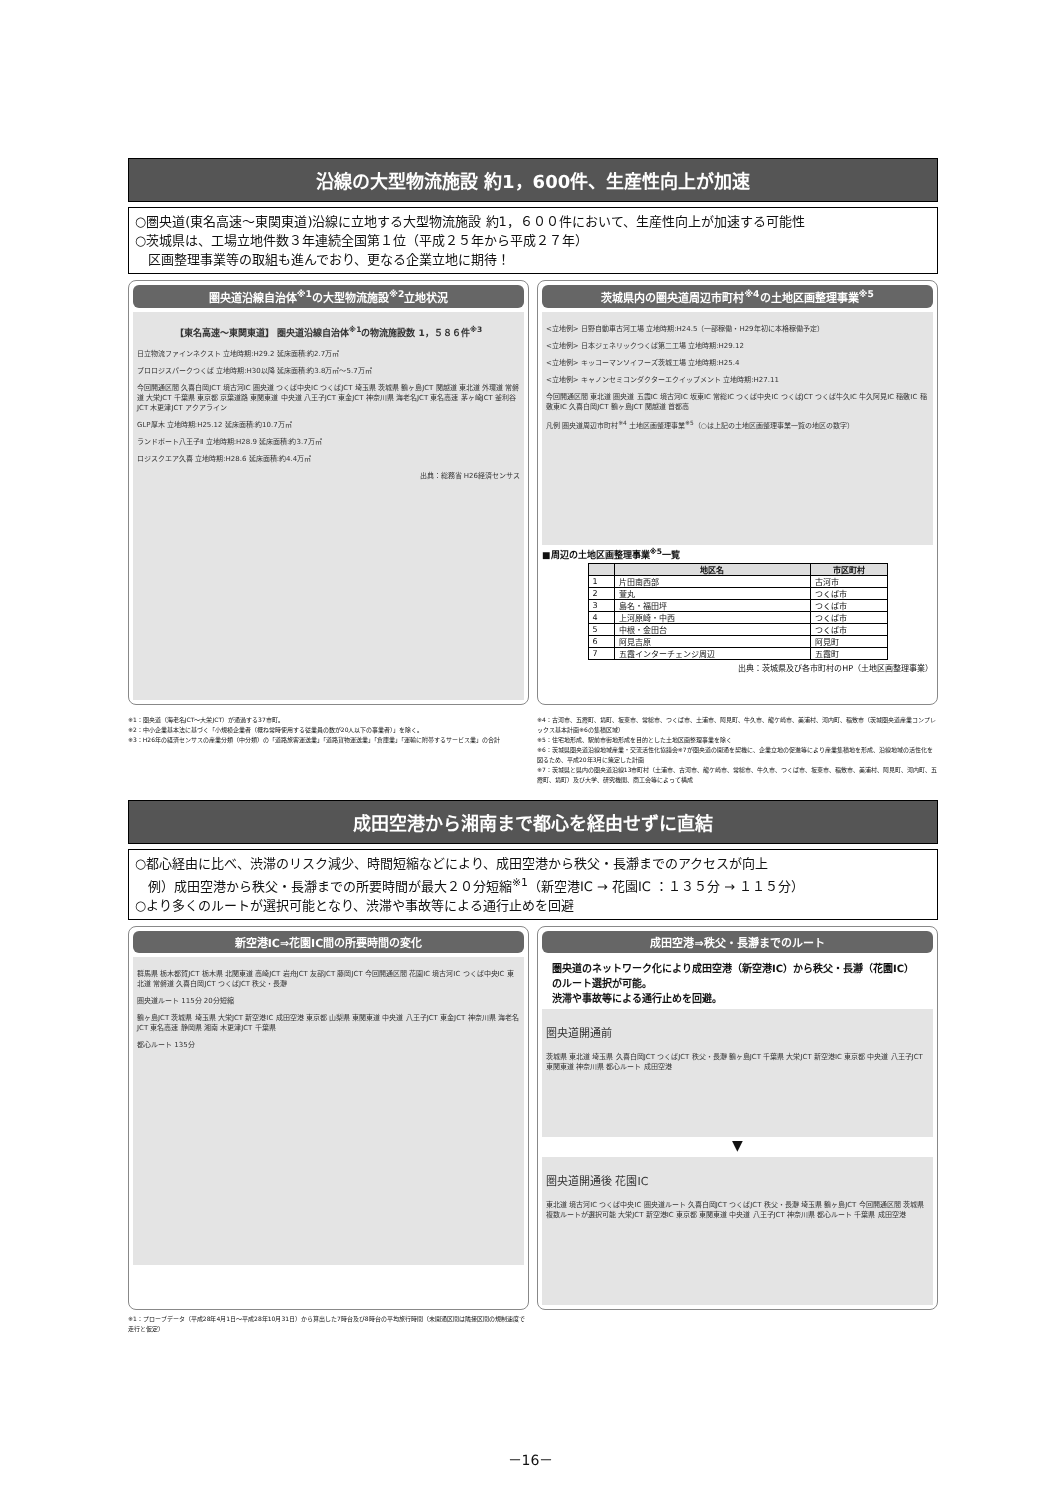沿線の大型物流施設 約1，600件、生産性向上が加速
○圏央道(東名高速～東関東道)沿線に立地する大型物流施設 約1，６００件において、生産性向上が加速する可能性
○茨城県は、工場立地件数３年連続全国第１位（平成２５年から平成２７年）
　区画整理事業等の取組も進んでおり、更なる企業立地に期待！
圏央道沿線自治体<sup>※1</sup>の大型物流施設<sup>※2</sup>立地状況
【東名高速～東関東道】 圏央道沿線自治体<sup>※1</sup>の物流施設数 1，５８６件<sup>※3</sup>
日立物流ファインネクスト 立地時期:H29.2 延床面積:約2.7万㎡
プロロジスパークつくば 立地時期:H30以降 延床面積:約3.8万㎡～5.7万㎡
今回開通区間 久喜白岡JCT 境古河IC 圏央道 つくば中央IC つくばJCT 埼玉県 茨城県 鶴ヶ島JCT 関越道 東北道 外環道 常磐道 大栄JCT 千葉県 東京都 京葉道路 東関東道 中央道 八王子JCT 東金JCT 神奈川県 海老名JCT 東名高速 茅ヶ崎JCT 釜利谷JCT 木更津JCT アクアライン
GLP厚木 立地時期:H25.12 延床面積:約10.7万㎡
ランドポート八王子Ⅱ 立地時期:H28.9 延床面積:約3.7万㎡
ロジスクエア久喜 立地時期:H28.6 延床面積:約4.4万㎡
出典：総務省 H26経済センサス
茨城県内の圏央道周辺市町村<sup>※4</sup>の土地区画整理事業<sup>※5</sup>
<立地例> 日野自動車古河工場 立地時期:H24.5（一部稼働・H29年初に本格稼働予定）
<立地例> 日本ジェネリックつくば第二工場 立地時期:H29.12
<立地例> キッコーマンソイフーズ茨城工場 立地時期:H25.4
<立地例> キャノンセミコンダクターエクイップメント 立地時期:H27.11
今回開通区間 東北道 圏央道 五霞IC 境古河IC 坂東IC 常総IC つくば中央IC つくばJCT つくば牛久IC 牛久阿見IC 稲敷IC 稲敷東IC 久喜白岡JCT 鶴ヶ島JCT 関越道 首都高
凡例 圏央道周辺市町村<sup>※4</sup> 土地区画整理事業<sup>※5</sup>（○は上記の土地区画整理事業一覧の地区の数字）
■周辺の土地区画整理事業<sup>※5</sup>一覧
| | 地区名 | 市区町村 |
| --- | --- | --- |
| 1 | 片田南西部 | 古河市 |
| 2 | 萱丸 | つくば市 |
| 3 | 島名・福田坪 | つくば市 |
| 4 | 上河原崎・中西 | つくば市 |
| 5 | 中根・金田台 | つくば市 |
| 6 | 阿見吉原 | 阿見町 |
| 7 | 五霞インターチェンジ周辺 | 五霞町 |
出典：茨城県及び各市町村のHP（土地区画整理事業）
※1：圏央道（海老名JCT～大栄JCT）が通過する37市町。
※2：中小企業基本法に基づく「小規模企業者（概ね常時使用する従業員の数が20人以下の事業者）」を除く。
※3：H26年の経済センサスの産業分類（中分類）の「道路旅客運送業」「道路貨物運送業」「倉庫業」「運輸に附帯するサービス業」の合計
※4：古河市、五霞町、境町、坂東市、常総市、つくば市、土浦市、阿見町、牛久市、龍ケ崎市、美浦村、河内町、稲敷市（茨城圏央道産業コンプレックス基本計画※6の集積区域）
※5：住宅地形成、駅前市街地形成を目的とした土地区画整理事業を除く
※6：茨城県圏央道沿線地域産業・交流活性化協議会※7が圏央道の開通を契機に、企業立地の促進等により産業集積地を形成、沿線地域の活性化を図るため、平成20年3月に策定した計画
※7：茨城県と県内の圏央道沿線13市町村（土浦市、古河市、龍ケ崎市、常総市、牛久市、つくば市、坂東市、稲敷市、美浦村、阿見町、河内町、五霞町、境町）及び大学、研究機関、商工会等によって構成
成田空港から湘南まで都心を経由せずに直結
○都心経由に比べ、渋滞のリスク減少、時間短縮などにより、成田空港から秩父・長瀞までのアクセスが向上
　例）成田空港から秩父・長瀞までの所要時間が最大２０分短縮<sup>※1</sup>（新空港IC → 花園IC ：１３５分 → １１５分）
○より多くのルートが選択可能となり、渋滞や事故等による通行止めを回避
新空港IC⇒花園IC間の所要時間の変化
群馬県 栃木都賀JCT 栃木県 北関東道 高崎JCT 岩舟JCT 友部JCT 藤岡JCT 今回開通区間 花園IC 境古河IC つくば中央IC 東北道 常磐道 久喜白岡JCT つくばJCT 秩父・長瀞
圏央道ルート 115分 20分短縮
鶴ヶ島JCT 茨城県 埼玉県 大栄JCT 新空港IC 成田空港 東京都 山梨県 東関東道 中央道 八王子JCT 東金JCT 神奈川県 海老名JCT 東名高速 静岡県 湘南 木更津JCT 千葉県
都心ルート 135分
成田空港⇒秩父・長瀞までのルート
圏央道のネットワーク化により成田空港（新空港IC）から秩父・長瀞（花園IC）のルート選択が可能。
渋滞や事故等による通行止めを回避。
圏央道開通前
茨城県 東北道 埼玉県 久喜白岡JCT つくばJCT 秩父・長瀞 鶴ヶ島JCT 千葉県 大栄JCT 新空港IC 東京都 中央道 八王子JCT 東関東道 神奈川県 都心ルート 成田空港
▼
圏央道開通後 花園IC
東北道 境古河IC つくば中央IC 圏央道ルート 久喜白岡JCT つくばJCT 秩父・長瀞 埼玉県 鶴ヶ島JCT 今回開通区間 茨城県 複数ルートが選択可能 大栄JCT 新空港IC 東京都 東関東道 中央道 八王子JCT 神奈川県 都心ルート 千葉県 成田空港
※1：プローブデータ（平成28年4月1日～平成28年10月31日）から算出した7時台及び8時台の平均旅行時間（未開通区間は隣接区間の規制速度で走行と仮定）
－16－